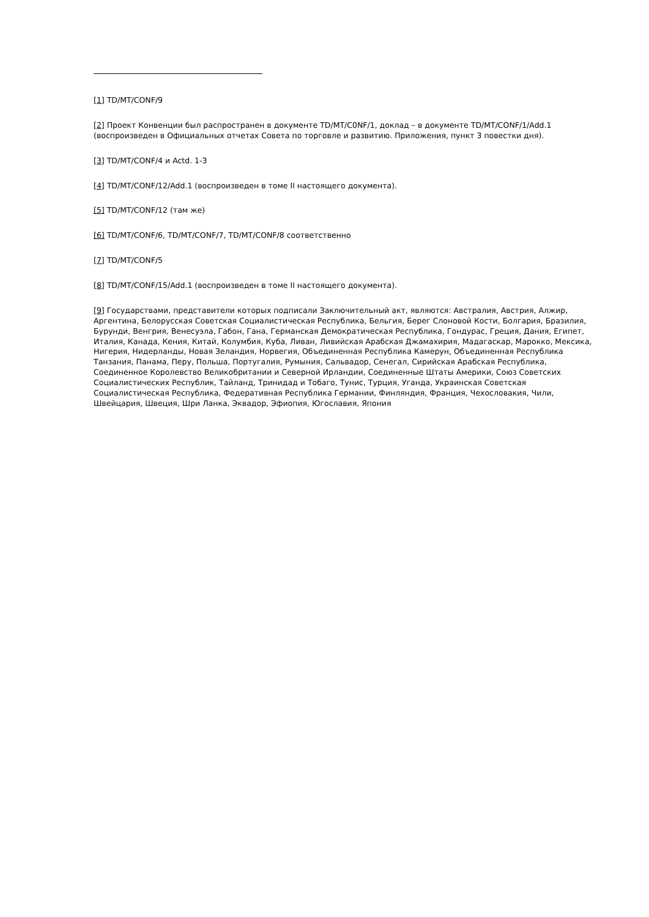[1] TD/MT/CONF/9
[2] Проект Конвенции был распространен в документе TD/MT/C0NF/1, доклад – в документе TD/MT/CONF/1/Add.1 (воспроизведен в Официальных отчетах Совета по торговле и развитию. Приложения, пункт 3 повестки дня).
[3] TD/MT/CONF/4 и Actd. 1-3
[4] TD/MT/CONF/12/Add.1 (воспроизведен в томе II настоящего документа).
[5] TD/MT/CONF/12 (там же)
[6] TD/MT/CONF/6, TD/MT/CONF/7, TD/MT/CONF/8 соответственно
[7] TD/MT/CONF/5
[8] TD/MT/CONF/15/Add.1 (воспроизведен в томе II настоящего документа).
[9] Государствами, представители которых подписали Заключительный акт, являются: Австралия, Австрия, Алжир, Аргентина, Белорусская Советская Социалистическая Республика, Бельгия, Берег Слоновой Кости, Болгария, Бразилия, Бурунди, Венгрия, Венесуэла, Габон, Гана, Германская Демократическая Республика, Гондурас, Греция, Дания, Египет, Италия, Канада, Кения, Китай, Колумбия, Куба, Ливан, Ливийская Арабская Джамахирия, Мадагаскар, Марокко, Мексика, Нигерия, Нидерланды, Новая Зеландия, Норвегия, Объединенная Республика Камерун, Объединенная Республика Танзания, Панама, Перу, Польша, Португалия, Румыния, Сальвадор, Сенегал, Сирийская Арабская Республика, Соединенное Королевство Великобритании и Северной Ирландии, Соединенные Штаты Америки, Союз Советских Социалистических Республик, Тайланд, Тринидад и Тобаго, Тунис, Турция, Уганда, Украинская Советская Социалистическая Республика, Федеративная Республика Германии, Финляндия, Франция, Чехословакия, Чили, Швейцария, Швеция, Шри Ланка, Эквадор, Эфиопия, Югославия, Япония